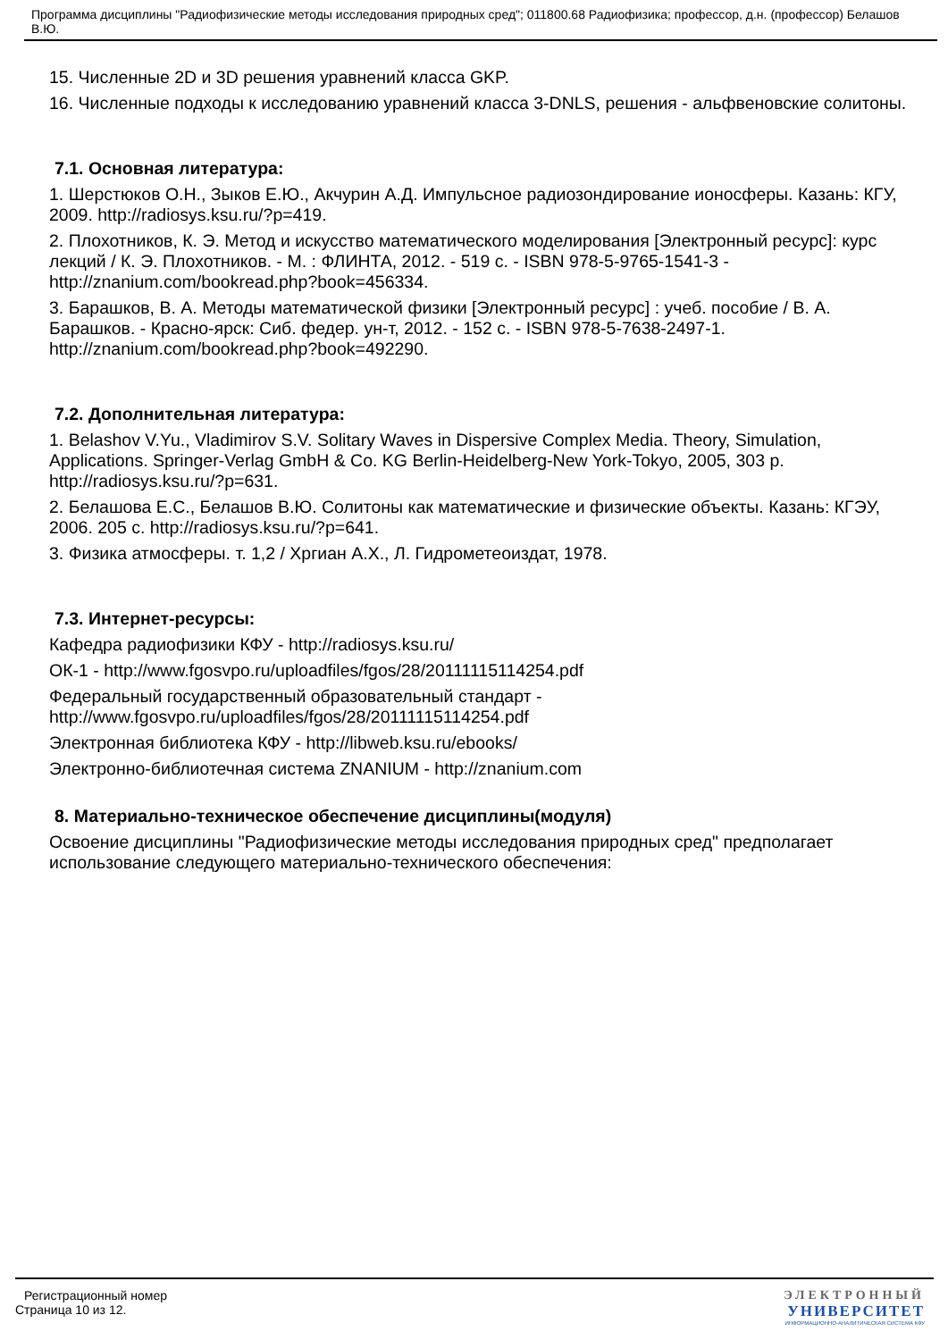Программа дисциплины "Радиофизические методы исследования природных сред"; 011800.68 Радиофизика; профессор, д.н. (профессор) Белашов В.Ю.
15. Численные 2D и 3D решения уравнений класса GKP.
16. Численные подходы к исследованию уравнений класса 3-DNLS, решения - альфвеновские солитоны.
7.1. Основная литература:
1. Шерстюков О.Н., Зыков Е.Ю., Акчурин А.Д. Импульсное радиозондирование ионосферы. Казань: КГУ, 2009. http://radiosys.ksu.ru/?p=419.
2. Плохотников, К. Э. Метод и искусство математического моделирования [Электронный ресурс]: курс лекций / К. Э. Плохотников. - М. : ФЛИНТА, 2012. - 519 с. - ISBN 978-5-9765-1541-3 - http://znanium.com/bookread.php?book=456334.
3. Барашков, В. А. Методы математической физики [Электронный ресурс] : учеб. пособие / В. А. Барашков. - Красно-ярск: Сиб. федер. ун-т, 2012. - 152 с. - ISBN 978-5-7638-2497-1. http://znanium.com/bookread.php?book=492290.
7.2. Дополнительная литература:
1. Belashov V.Yu., Vladimirov S.V. Solitary Waves in Dispersive Complex Media. Theory, Simulation, Applications. Springer-Verlag GmbH & Co. KG Berlin-Heidelberg-New York-Tokyo, 2005, 303 p. http://radiosys.ksu.ru/?p=631.
2. Белашова Е.С., Белашов В.Ю. Солитоны как математические и физические объекты. Казань: КГЭУ, 2006. 205 с. http://radiosys.ksu.ru/?p=641.
3. Физика атмосферы. т. 1,2 / Хргиан А.Х., Л. Гидрометеоиздат, 1978.
7.3. Интернет-ресурсы:
Кафедра радиофизики КФУ - http://radiosys.ksu.ru/
ОК-1 - http://www.fgosvpo.ru/uploadfiles/fgos/28/20111115114254.pdf
Федеральный государственный образовательный стандарт - http://www.fgosvpo.ru/uploadfiles/fgos/28/20111115114254.pdf
Электронная библиотека КФУ - http://libweb.ksu.ru/ebooks/
Электронно-библиотечная система ZNANIUM - http://znanium.com
8. Материально-техническое обеспечение дисциплины(модуля)
Освоение дисциплины "Радиофизические методы исследования природных сред" предполагает использование следующего материально-технического обеспечения:
Регистрационный номер
Страница 10 из 12.
ЭЛЕКТРОННЫЙ
УНИВЕРСИТЕТ
ИНФОРМАЦИОННО-АНАЛИТИЧЕСКАЯ СИСТЕМА КФУ